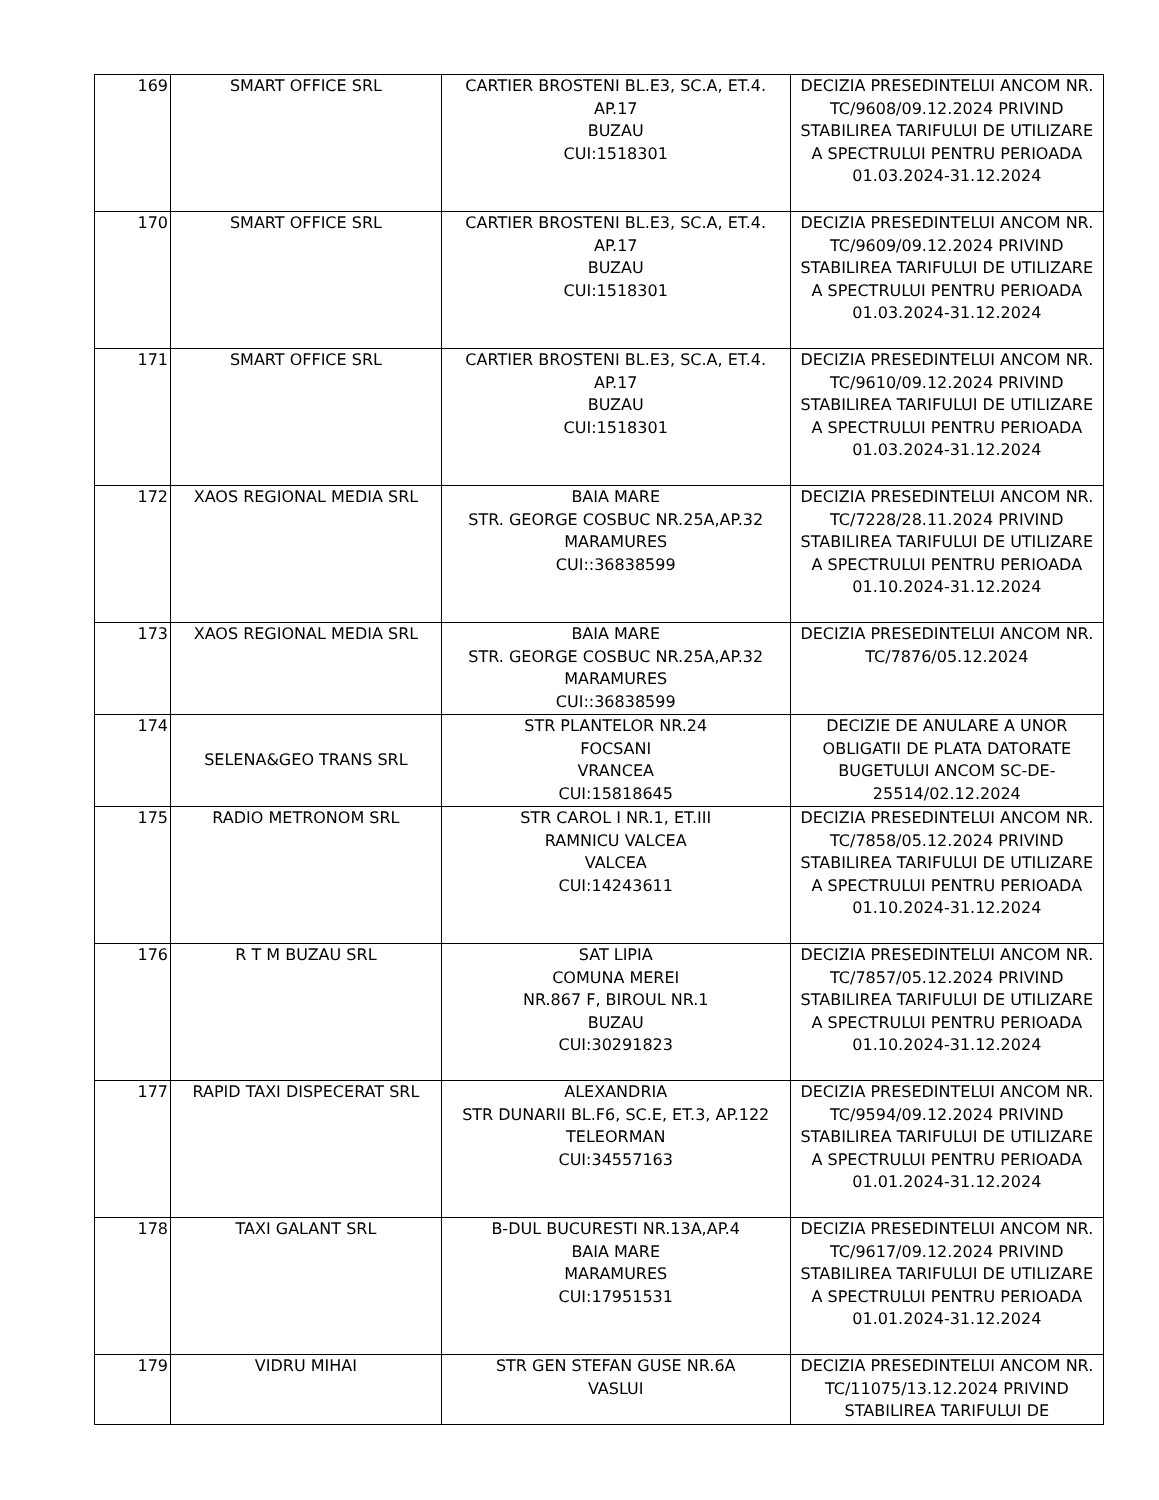| 169 | SMART OFFICE SRL | CARTIER BROSTENI BL.E3, SC.A, ET.4. AP.17 BUZAU CUI:1518301 | DECIZIA PRESEDINTELUI ANCOM NR. TC/9608/09.12.2024 PRIVIND STABILIREA TARIFULUI DE UTILIZARE A SPECTRULUI PENTRU PERIOADA 01.03.2024-31.12.2024 |
| 170 | SMART OFFICE SRL | CARTIER BROSTENI BL.E3, SC.A, ET.4. AP.17 BUZAU CUI:1518301 | DECIZIA PRESEDINTELUI ANCOM NR. TC/9609/09.12.2024 PRIVIND STABILIREA TARIFULUI DE UTILIZARE A SPECTRULUI PENTRU PERIOADA 01.03.2024-31.12.2024 |
| 171 | SMART OFFICE SRL | CARTIER BROSTENI BL.E3, SC.A, ET.4. AP.17 BUZAU CUI:1518301 | DECIZIA PRESEDINTELUI ANCOM NR. TC/9610/09.12.2024 PRIVIND STABILIREA TARIFULUI DE UTILIZARE A SPECTRULUI PENTRU PERIOADA 01.03.2024-31.12.2024 |
| 172 | XAOS REGIONAL MEDIA SRL | BAIA MARE STR. GEORGE COSBUC NR.25A,AP.32 MARAMURES CUI::36838599 | DECIZIA PRESEDINTELUI ANCOM NR. TC/7228/28.11.2024 PRIVIND STABILIREA TARIFULUI DE UTILIZARE A SPECTRULUI PENTRU PERIOADA 01.10.2024-31.12.2024 |
| 173 | XAOS REGIONAL MEDIA SRL | BAIA MARE STR. GEORGE COSBUC NR.25A,AP.32 MARAMURES CUI::36838599 | DECIZIA PRESEDINTELUI ANCOM NR. TC/7876/05.12.2024 |
| 174 | SELENA&GEO TRANS SRL | STR PLANTELOR NR.24 FOCSANI VRANCEA CUI:15818645 | DECIZIE DE ANULARE A UNOR OBLIGATII DE PLATA DATORATE BUGETULUI ANCOM SC-DE-25514/02.12.2024 |
| 175 | RADIO METRONOM SRL | STR CAROL I NR.1, ET.III RAMNICU VALCEA VALCEA CUI:14243611 | DECIZIA PRESEDINTELUI ANCOM NR. TC/7858/05.12.2024 PRIVIND STABILIREA TARIFULUI DE UTILIZARE A SPECTRULUI PENTRU PERIOADA 01.10.2024-31.12.2024 |
| 176 | R T M BUZAU SRL | SAT LIPIA COMUNA MEREI NR.867 F, BIROUL NR.1 BUZAU CUI:30291823 | DECIZIA PRESEDINTELUI ANCOM NR. TC/7857/05.12.2024 PRIVIND STABILIREA TARIFULUI DE UTILIZARE A SPECTRULUI PENTRU PERIOADA 01.10.2024-31.12.2024 |
| 177 | RAPID TAXI DISPECERAT SRL | ALEXANDRIA STR DUNARII BL.F6, SC.E, ET.3, AP.122 TELEORMAN CUI:34557163 | DECIZIA PRESEDINTELUI ANCOM NR. TC/9594/09.12.2024 PRIVIND STABILIREA TARIFULUI DE UTILIZARE A SPECTRULUI PENTRU PERIOADA 01.01.2024-31.12.2024 |
| 178 | TAXI GALANT SRL | B-DUL BUCURESTI NR.13A,AP.4 BAIA MARE MARAMURES CUI:17951531 | DECIZIA PRESEDINTELUI ANCOM NR. TC/9617/09.12.2024 PRIVIND STABILIREA TARIFULUI DE UTILIZARE A SPECTRULUI PENTRU PERIOADA 01.01.2024-31.12.2024 |
| 179 | VIDRU MIHAI | STR GEN STEFAN GUSE NR.6A VASLUI | DECIZIA PRESEDINTELUI ANCOM NR. TC/11075/13.12.2024 PRIVIND STABILIREA TARIFULUI DE |